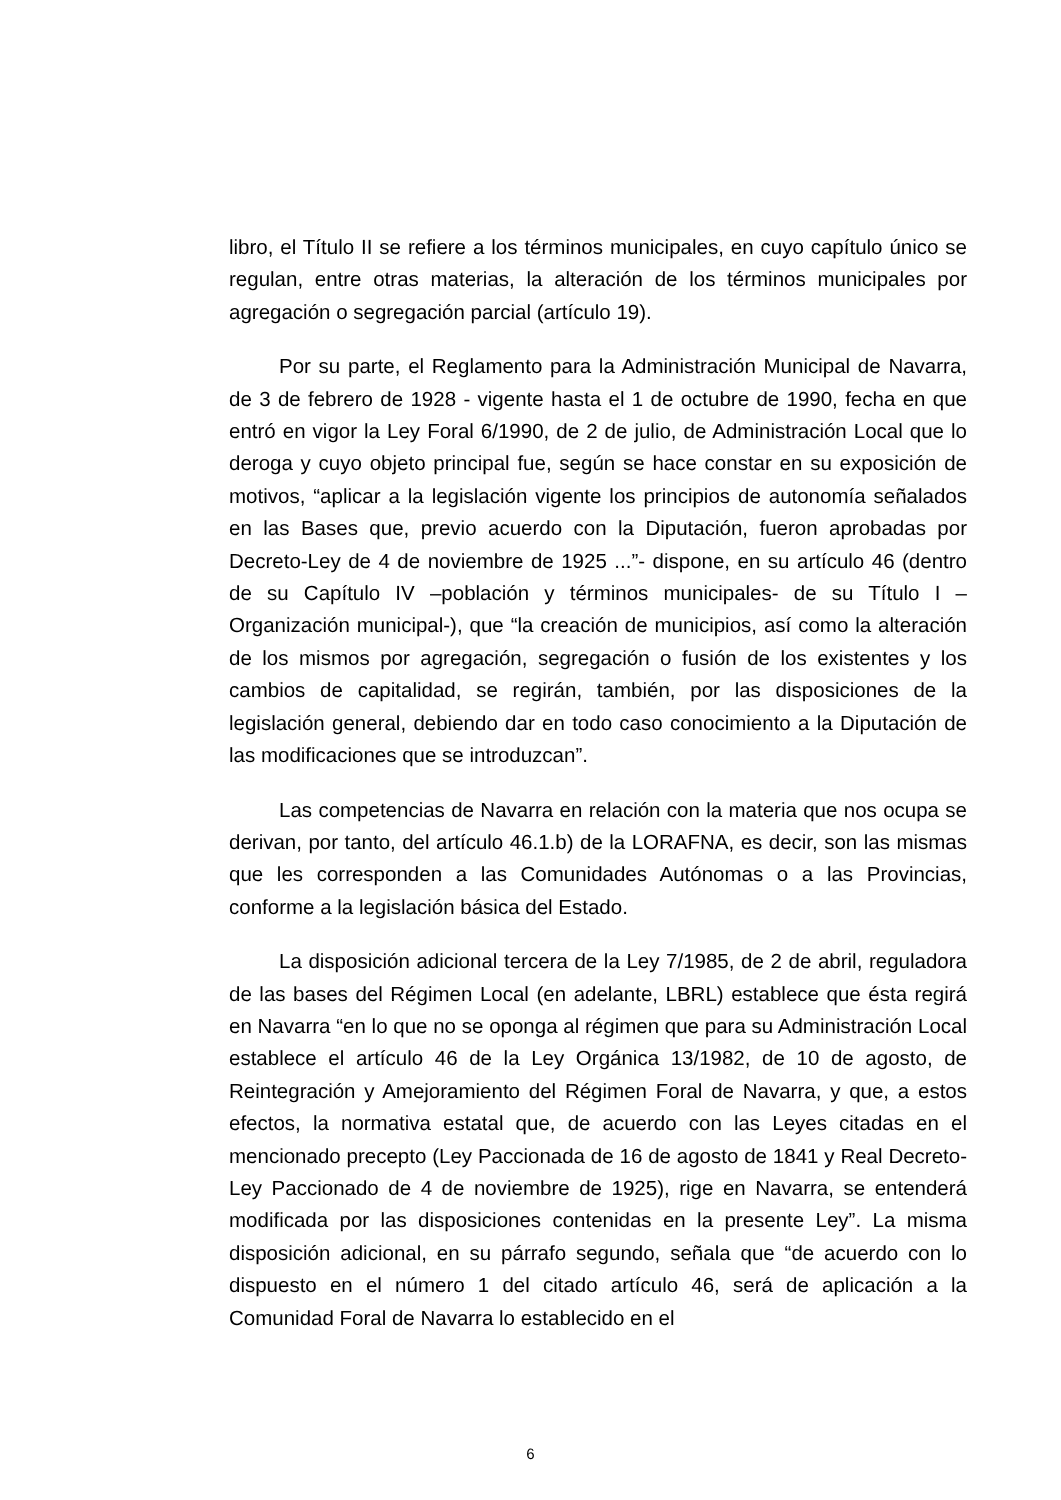libro, el Título II se refiere a los términos municipales, en cuyo capítulo único se regulan, entre otras materias, la alteración de los términos municipales por agregación o segregación parcial (artículo 19).
Por su parte, el Reglamento para la Administración Municipal de Navarra, de 3 de febrero de 1928 - vigente hasta el 1 de octubre de 1990, fecha en que entró en vigor la Ley Foral 6/1990, de 2 de julio, de Administración Local que lo deroga y cuyo objeto principal fue, según se hace constar en su exposición de motivos, “aplicar a la legislación vigente los principios de autonomía señalados en las Bases que, previo acuerdo con la Diputación, fueron aprobadas por Decreto-Ley de 4 de noviembre de 1925 ...”- dispone, en su artículo 46 (dentro de su Capítulo IV –población y términos municipales- de su Título I –Organización municipal-), que “la creación de municipios, así como la alteración de los mismos por agregación, segregación o fusión de los existentes y los cambios de capitalidad, se regirán, también, por las disposiciones de la legislación general, debiendo dar en todo caso conocimiento a la Diputación de las modificaciones que se introduzcan”.
Las competencias de Navarra en relación con la materia que nos ocupa se derivan, por tanto, del artículo 46.1.b) de la LORAFNA, es decir, son las mismas que les corresponden a las Comunidades Autónomas o a las Provincias, conforme a la legislación básica del Estado.
La disposición adicional tercera de la Ley 7/1985, de 2 de abril, reguladora de las bases del Régimen Local (en adelante, LBRL) establece que ésta regirá en Navarra “en lo que no se oponga al régimen que para su Administración Local establece el artículo 46 de la Ley Orgánica 13/1982, de 10 de agosto, de Reintegración y Amejoramiento del Régimen Foral de Navarra, y que, a estos efectos, la normativa estatal que, de acuerdo con las Leyes citadas en el mencionado precepto (Ley Paccionada de 16 de agosto de 1841 y Real Decreto-Ley Paccionado de 4 de noviembre de 1925), rige en Navarra, se entenderá modificada por las disposiciones contenidas en la presente Ley”. La misma disposición adicional, en su párrafo segundo, señala que “de acuerdo con lo dispuesto en el número 1 del citado artículo 46, será de aplicación a la Comunidad Foral de Navarra lo establecido en el
6